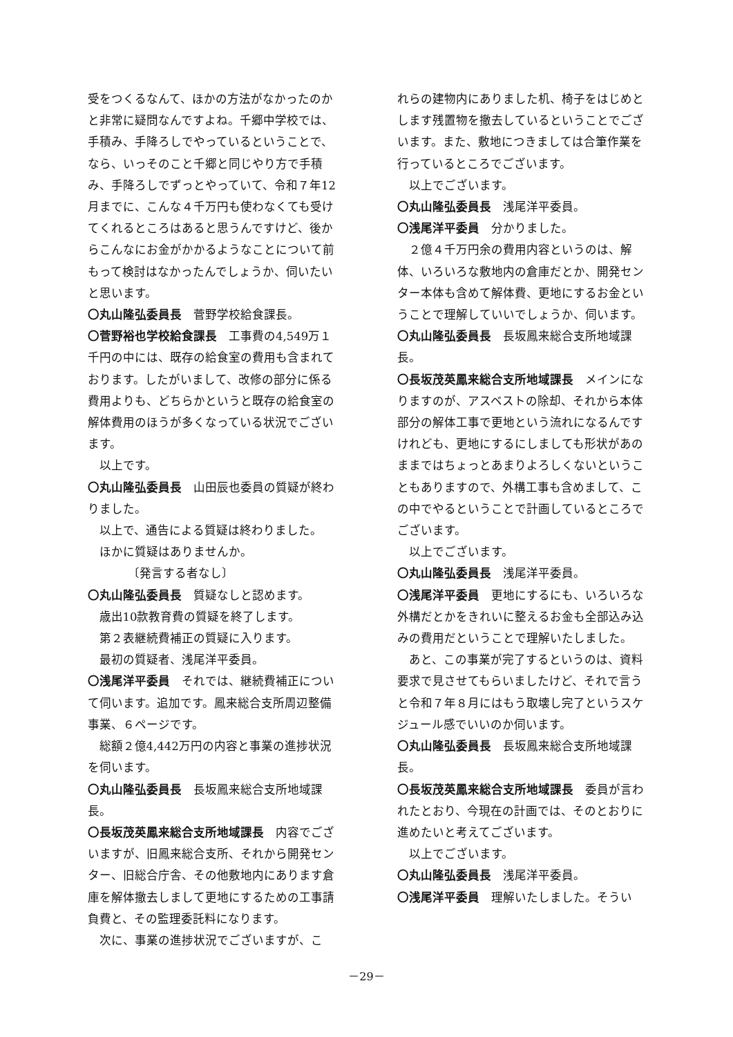受をつくるなんて、ほかの方法がなかったのかと非常に疑問なんですよね。千郷中学校では、手積み、手降ろしでやっているということで、なら、いっそのこと千郷と同じやり方で手積み、手降ろしでずっとやっていて、令和７年12月までに、こんな４千万円も使わなくても受けてくれるところはあると思うんですけど、後からこんなにお金がかかるようなことについて前もって検討はなかったんでしょうか、伺いたいと思います。
〇丸山隆弘委員長　菅野学校給食課長。
〇菅野裕也学校給食課長　工事費の4,549万１千円の中には、既存の給食室の費用も含まれております。したがいまして、改修の部分に係る費用よりも、どちらかというと既存の給食室の解体費用のほうが多くなっている状況でございます。
以上です。
〇丸山隆弘委員長　山田辰也委員の質疑が終わりました。
以上で、通告による質疑は終わりました。
ほかに質疑はありませんか。
〔発言する者なし〕
〇丸山隆弘委員長　質疑なしと認めます。
歳出10款教育費の質疑を終了します。
第２表継続費補正の質疑に入ります。
最初の質疑者、浅尾洋平委員。
〇浅尾洋平委員　それでは、継続費補正について伺います。追加です。鳳来総合支所周辺整備事業、６ページです。
総額２億4,442万円の内容と事業の進捗状況を伺います。
〇丸山隆弘委員長　長坂鳳来総合支所地域課長。
〇長坂茂英鳳来総合支所地域課長　内容でございますが、旧鳳来総合支所、それから開発センター、旧総合庁舎、その他敷地内にあります倉庫を解体撤去しまして更地にするための工事請負費と、その監理委託料になります。
次に、事業の進捗状況でございますが、こ
れらの建物内にありました机、椅子をはじめとします残置物を撤去しているということでございます。また、敷地につきましては合筆作業を行っているところでございます。
以上でございます。
〇丸山隆弘委員長　浅尾洋平委員。
〇浅尾洋平委員　分かりました。
２億４千万円余の費用内容というのは、解体、いろいろな敷地内の倉庫だとか、開発センター本体も含めて解体費、更地にするお金ということで理解していいでしょうか、伺います。
〇丸山隆弘委員長　長坂鳳来総合支所地域課長。
〇長坂茂英鳳来総合支所地域課長　メインになりますのが、アスベストの除却、それから本体部分の解体工事で更地という流れになるんですけれども、更地にするにしましても形状があのままではちょっとあまりよろしくないということもありますので、外構工事も含めまして、この中でやるということで計画しているところでございます。
以上でございます。
〇丸山隆弘委員長　浅尾洋平委員。
〇浅尾洋平委員　更地にするにも、いろいろな外構だとかをきれいに整えるお金も全部込み込みの費用だということで理解いたしました。
あと、この事業が完了するというのは、資料要求で見させてもらいましたけど、それで言うと令和７年８月にはもう取壊し完了というスケジュール感でいいのか伺います。
〇丸山隆弘委員長　長坂鳳来総合支所地域課長。
〇長坂茂英鳳来総合支所地域課長　委員が言われたとおり、今現在の計画では、そのとおりに進めたいと考えてございます。
以上でございます。
〇丸山隆弘委員長　浅尾洋平委員。
〇浅尾洋平委員　理解いたしました。そうい
－29－